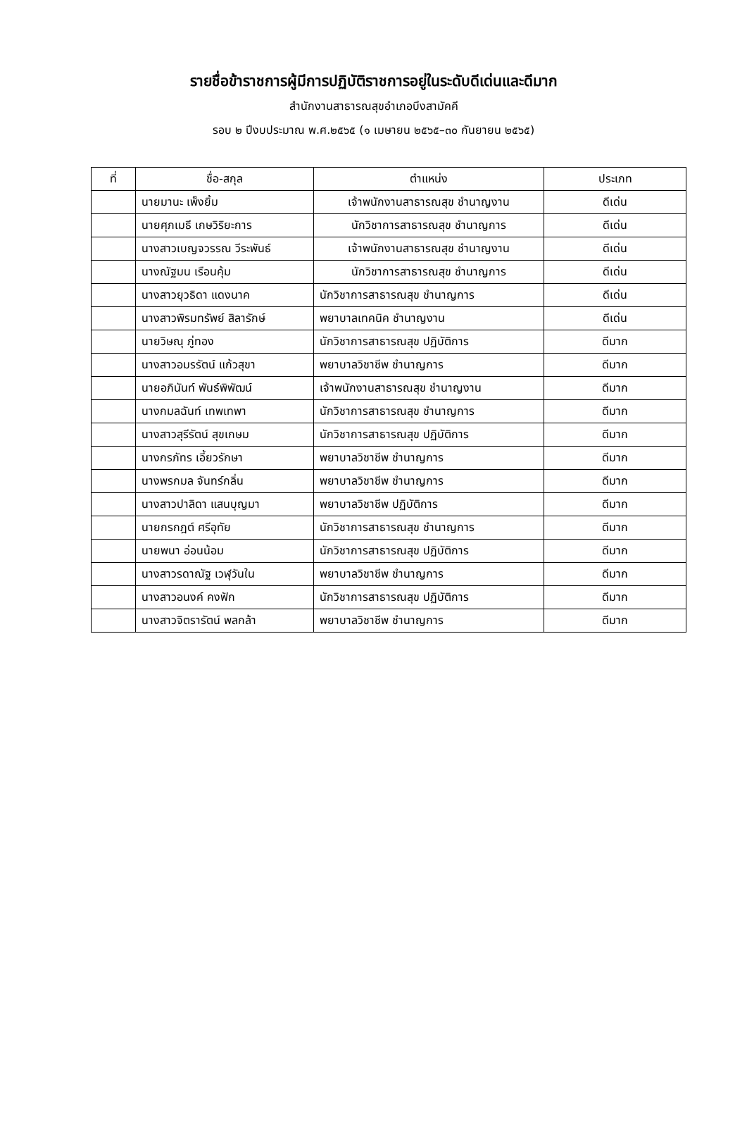รายชื่อข้าราชการผู้มีการปฏิบัติราชการอยู่ในระดับดีเด่นและดีมาก
สำนักงานสาธารณสุขอำเภอบึงสามัคคี
รอบ ๒ ปีงบประมาณ พ.ศ.๒๕๖๕ (๑ เมษายน ๒๕๖๕–๓๐ กันยายน ๒๕๖๕)
| ที่ | ชื่อ-สกุล | ตำแหน่ง | ประเภท |
| --- | --- | --- | --- |
| | นายมานะ เพ็งยิ้ม | เจ้าพนักงานสาธารณสุข ชำนาญงาน | ดีเด่น |
| | นายศุภเมธี เกษวิริยะการ | นักวิชาการสาธารณสุข ชำนาญการ | ดีเด่น |
| | นางสาวเบญจวรรณ วีระพันธ์ | เจ้าพนักงานสาธารณสุข ชำนาญงาน | ดีเด่น |
| | นางณัฐมน เรือนคุ้ม | นักวิชาการสาธารณสุข ชำนาญการ | ดีเด่น |
| | นางสาวยุวธิดา แดงนาค | นักวิชาการสาธารณสุข ชำนาญการ | ดีเด่น |
| | นางสาวพิรมทรัพย์ สิลารักษ์ | พยาบาลเทคนิค ชำนาญงาน | ดีเด่น |
| | นายวิษณุ ภู่ทอง | นักวิชาการสาธารณสุข ปฏิบัติการ | ดีมาก |
| | นางสาวอมรรัตน์ แก้วสุขา | พยาบาลวิชาชีพ ชำนาญการ | ดีมาก |
| | นายอภินันท์ พันธ์พิพัฒน์ | เจ้าพนักงานสาธารณสุข ชำนาญงาน | ดีมาก |
| | นางกมลฉันท์ เทพเทพา | นักวิชาการสาธารณสุข ชำนาญการ | ดีมาก |
| | นางสาวสุรีรัตน์ สุขเกษม | นักวิชาการสาธารณสุข ปฏิบัติการ | ดีมาก |
| | นางกรภัทร เอี้ยวรักษา | พยาบาลวิชาชีพ ชำนาญการ | ดีมาก |
| | นางพรกมล จันทร์กลิ่น | พยาบาลวิชาชีพ ชำนาญการ | ดีมาก |
| | นางสาวปาลิดา แสนบุญมา | พยาบาลวิชาชีพ ปฏิบัติการ | ดีมาก |
| | นายกรกฎต์ ศรีอุทัย | นักวิชาการสาธารณสุข ชำนาญการ | ดีมาก |
| | นายพนา อ่อนน้อม | นักวิชาการสาธารณสุข ปฏิบัติการ | ดีมาก |
| | นางสาวรดาณัฐ เวฬุวันใน | พยาบาลวิชาชีพ ชำนาญการ | ดีมาก |
| | นางสาวอนงค์ คงฟัก | นักวิชาการสาธารณสุข ปฏิบัติการ | ดีมาก |
| | นางสาวจิตรารัตน์ พลกล้า | พยาบาลวิชาชีพ ชำนาญการ | ดีมาก |